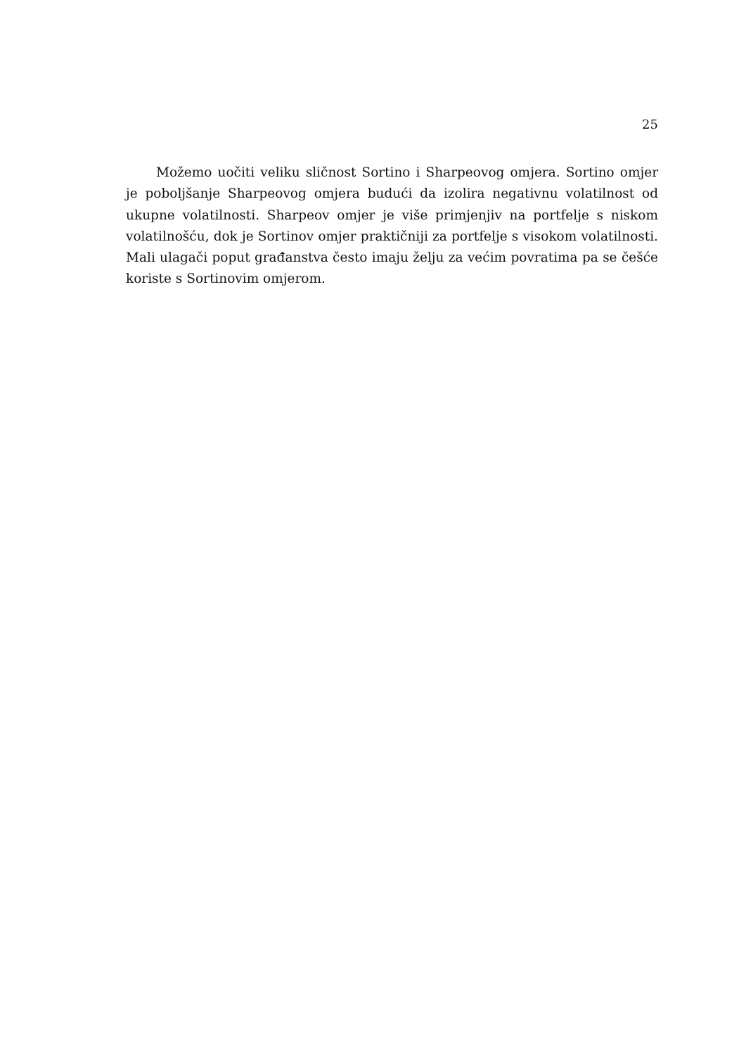25
Možemo uočiti veliku sličnost Sortino i Sharpeovog omjera. Sortino omjer je poboljšanje Sharpeovog omjera budući da izolira negativnu volatilnost od ukupne volatilnosti. Sharpeov omjer je više primjenjiv na portfelje s niskom volatilnošću, dok je Sortinov omjer praktičniji za portfelje s visokom volatilnosti. Mali ulagači poput građanstva često imaju želju za većim povratima pa se češće koriste s Sortinovim omjerom.